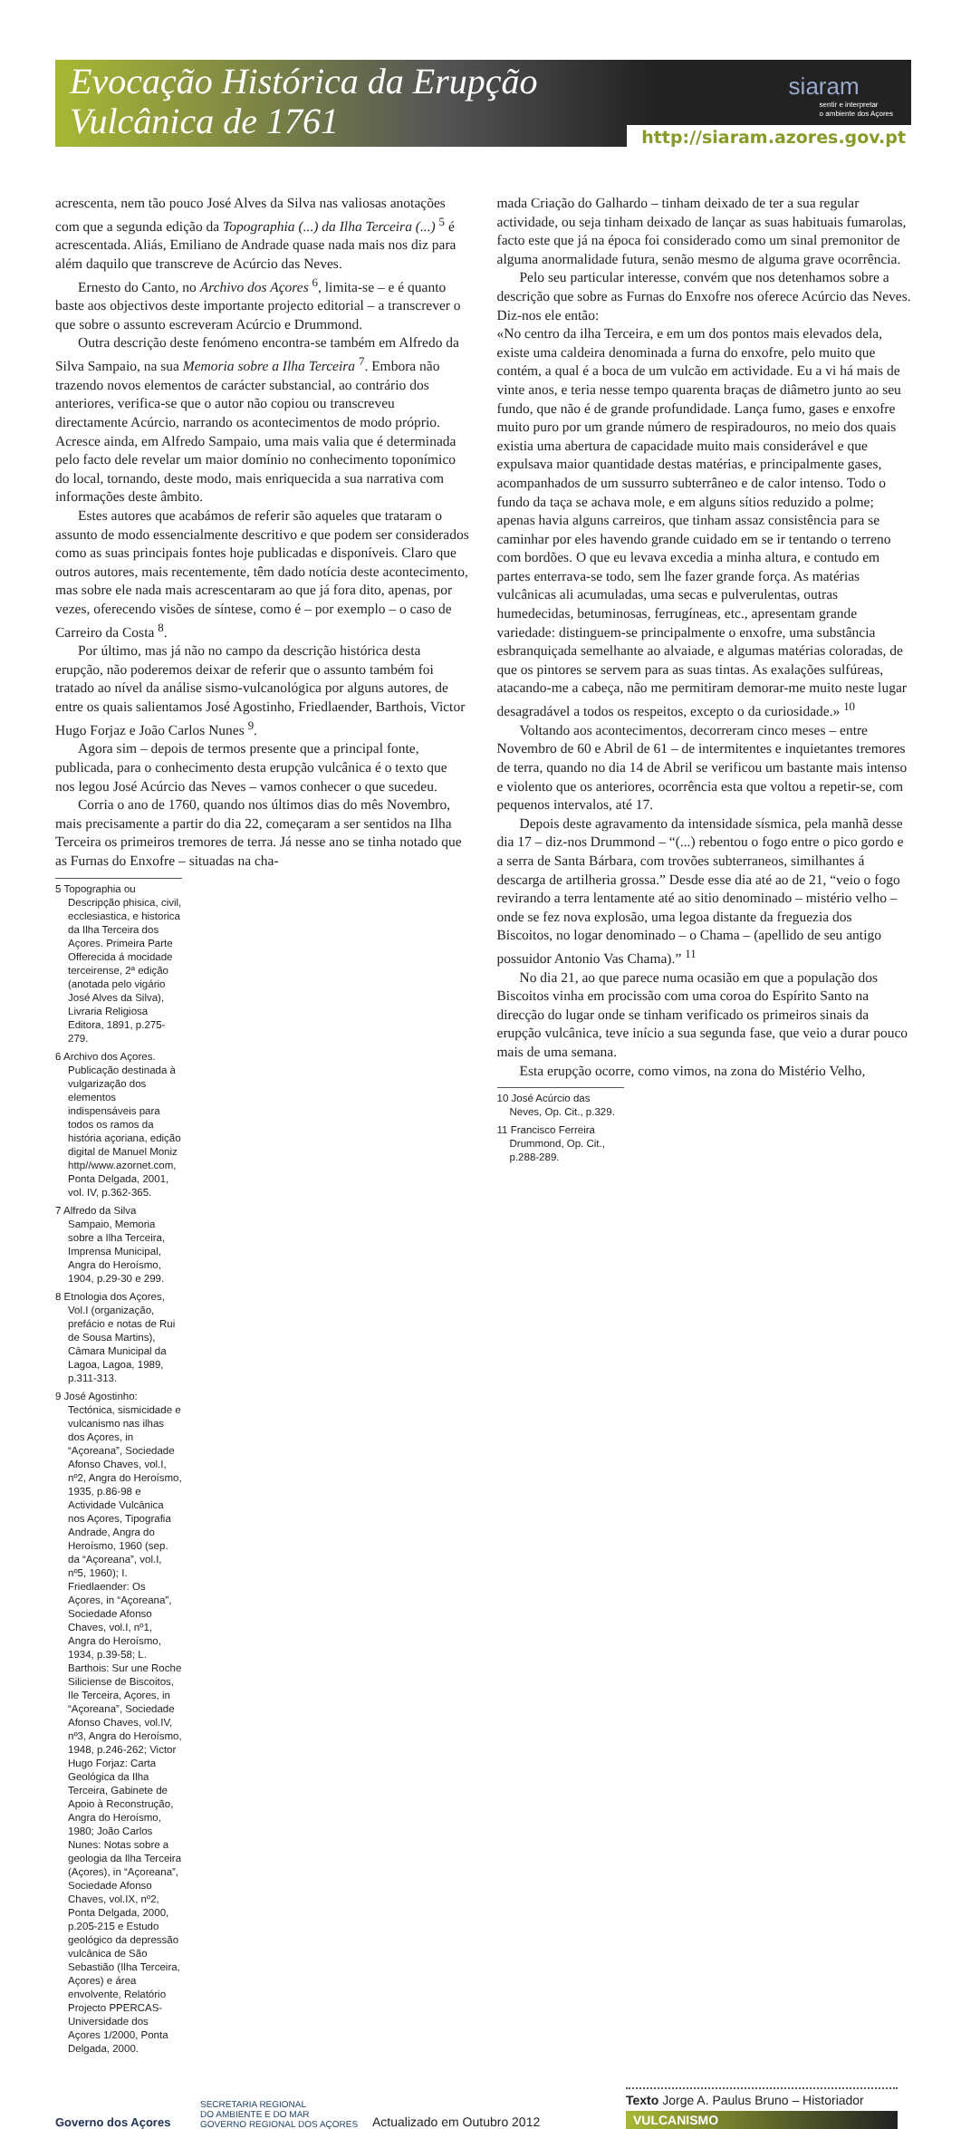Evocação Histórica da Erupção
Vulcânica de 1761
siaram
sentir e interpretar
o ambiente dos Açores
http://siaram.azores.gov.pt
acrescenta, nem tão pouco José Alves da Silva nas valiosas anotações com que a segunda edição da Topographia (...) da Ilha Terceira (...) <sup>5</sup> é acrescentada. Aliás, Emiliano de Andrade quase nada mais nos diz para além daquilo que transcreve de Acúrcio das Neves.
Ernesto do Canto, no Archivo dos Açores <sup>6</sup>, limita-se – e é quanto baste aos objectivos deste importante projecto editorial – a transcrever o que sobre o assunto escreveram Acúrcio e Drummond.
Outra descrição deste fenómeno encontra-se também em Alfredo da Silva Sampaio, na sua Memoria sobre a Ilha Terceira <sup>7</sup>. Embora não trazendo novos elementos de carácter substancial, ao contrário dos anteriores, verifica-se que o autor não copiou ou transcreveu directamente Acúrcio, narrando os acontecimentos de modo próprio. Acresce ainda, em Alfredo Sampaio, uma mais valia que é determinada pelo facto dele revelar um maior domínio no conhecimento toponímico do local, tornando, deste modo, mais enriquecida a sua narrativa com informações deste âmbito.
Estes autores que acabámos de referir são aqueles que trataram o assunto de modo essencialmente descritivo e que podem ser considerados como as suas principais fontes hoje publicadas e disponíveis. Claro que outros autores, mais recentemente, têm dado notícia deste acontecimento, mas sobre ele nada mais acrescentaram ao que já fora dito, apenas, por vezes, oferecendo visões de síntese, como é – por exemplo – o caso de Carreiro da Costa <sup>8</sup>.
Por último, mas já não no campo da descrição histórica desta erupção, não poderemos deixar de referir que o assunto também foi tratado ao nível da análise sismo-vulcanológica por alguns autores, de entre os quais salientamos José Agostinho, Friedlaender, Barthois, Victor Hugo Forjaz e João Carlos Nunes <sup>9</sup>.
Agora sim – depois de termos presente que a principal fonte, publicada, para o conhecimento desta erupção vulcânica é o texto que nos legou José Acúrcio das Neves – vamos conhecer o que sucedeu.
Corria o ano de 1760, quando nos últimos dias do mês Novembro, mais precisamente a partir do dia 22, começaram a ser sentidos na Ilha Terceira os primeiros tremores de terra. Já nesse ano se tinha notado que as Furnas do Enxofre – situadas na cha-
5 Topographia ou Descripção phisica, civil, ecclesiastica, e historica da Ilha Terceira dos Açores. Primeira Parte Offerecida á mocidade terceirense, 2ª edição (anotada pelo vigário José Alves da Silva), Livraria Religiosa Editora, 1891, p.275-279.
6 Archivo dos Açores. Publicação destinada à vulgarização dos elementos indispensáveis para todos os ramos da história açoriana, edição digital de Manuel Moniz http//www.azornet.com, Ponta Delgada, 2001, vol. IV, p.362-365.
7 Alfredo da Silva Sampaio, Memoria sobre a Ilha Terceira, Imprensa Municipal, Angra do Heroísmo, 1904, p.29-30 e 299.
8 Etnologia dos Açores, Vol.I (organização, prefácio e notas de Rui de Sousa Martins), Câmara Municipal da Lagoa, Lagoa, 1989, p.311-313.
9 José Agostinho: Tectónica, sismicidade e vulcanismo nas ilhas dos Açores, in “Açoreana”, Sociedade Afonso Chaves, vol.I, nº2, Angra do Heroísmo, 1935, p.86-98 e Actividade Vulcânica nos Açores, Tipografia Andrade, Angra do Heroísmo, 1960 (sep. da “Açoreana”, vol.I, nº5, 1960); I. Friedlaender: Os Açores, in “Açoreana”, Sociedade Afonso Chaves, vol.I, nº1, Angra do Heroísmo, 1934, p.39-58; L. Barthois: Sur une Roche Siliciense de Biscoitos, Ile Terceira, Açores, in “Açoreana”, Sociedade Afonso Chaves, vol.IV, nº3, Angra do Heroísmo, 1948, p.246-262; Victor Hugo Forjaz: Carta Geológica da Ilha Terceira, Gabinete de Apoio à Reconstrução, Angra do Heroísmo, 1980; João Carlos Nunes: Notas sobre a geologia da Ilha Terceira (Açores), in “Açoreana”, Sociedade Afonso Chaves, vol.IX, nº2, Ponta Delgada, 2000, p.205-215 e Estudo geológico da depressão vulcânica de São Sebastião (Ilha Terceira, Açores) e área envolvente, Relatório Projecto PPERCAS-Universidade dos Açores 1/2000, Ponta Delgada, 2000.
mada Criação do Galhardo – tinham deixado de ter a sua regular actividade, ou seja tinham deixado de lançar as suas habituais fumarolas, facto este que já na época foi considerado como um sinal premonitor de alguma anormalidade futura, senão mesmo de alguma grave ocorrência.
Pelo seu particular interesse, convém que nos detenhamos sobre a descrição que sobre as Furnas do Enxofre nos oferece Acúrcio das Neves. Diz-nos ele então:
«No centro da ilha Terceira, e em um dos pontos mais elevados dela, existe uma caldeira denominada a furna do enxofre, pelo muito que contém, a qual é a boca de um vulcão em actividade. Eu a vi há mais de vinte anos, e teria nesse tempo quarenta braças de diâmetro junto ao seu fundo, que não é de grande profundidade. Lança fumo, gases e enxofre muito puro por um grande número de respiradouros, no meio dos quais existia uma abertura de capacidade muito mais considerável e que expulsava maior quantidade destas matérias, e principalmente gases, acompanhados de um sussurro subterrâneo e de calor intenso. Todo o fundo da taça se achava mole, e em alguns sítios reduzido a polme; apenas havia alguns carreiros, que tinham assaz consistência para se caminhar por eles havendo grande cuidado em se ir tentando o terreno com bordões. O que eu levava excedia a minha altura, e contudo em partes enterrava-se todo, sem lhe fazer grande força. As matérias vulcânicas ali acumuladas, uma secas e pulverulentas, outras humedecidas, betuminosas, ferrugíneas, etc., apresentam grande variedade: distinguem-se principalmente o enxofre, uma substância esbranquiçada semelhante ao alvaiade, e algumas matérias coloradas, de que os pintores se servem para as suas tintas. As exalações sulfúreas, atacando-me a cabeça, não me permitiram demorar-me muito neste lugar desagradável a todos os respeitos, excepto o da curiosidade.» <sup>10</sup>
Voltando aos acontecimentos, decorreram cinco meses – entre Novembro de 60 e Abril de 61 – de intermitentes e inquietantes tremores de terra, quando no dia 14 de Abril se verificou um bastante mais intenso e violento que os anteriores, ocorrência esta que voltou a repetir-se, com pequenos intervalos, até 17.
Depois deste agravamento da intensidade sísmica, pela manhã desse dia 17 – diz-nos Drummond – “(...) rebentou o fogo entre o pico gordo e a serra de Santa Bárbara, com trovões subterraneos, similhantes á descarga de artilheria grossa.” Desde esse dia até ao de 21, “veio o fogo revirando a terra lentamente até ao sitio denominado – mistério velho – onde se fez nova explosão, uma legoa distante da freguezia dos Biscoitos, no logar denominado – o Chama – (apellido de seu antigo possuidor Antonio Vas Chama).” <sup>11</sup>
No dia 21, ao que parece numa ocasião em que a população dos Biscoitos vinha em procissão com uma coroa do Espírito Santo na direcção do lugar onde se tinham verificado os primeiros sinais da erupção vulcânica, teve início a sua segunda fase, que veio a durar pouco mais de uma semana.
Esta erupção ocorre, como vimos, na zona do Mistério Velho,
10 José Acúrcio das Neves, Op. Cit., p.329.
11 Francisco Ferreira Drummond, Op. Cit., p.288-289.
Governo dos Açores
SECRETARIA REGIONAL
DO AMBIENTE E DO MAR
GOVERNO REGIONAL DOS AÇORES
Actualizado em Outubro 2012
Texto Jorge A. Paulus Bruno – Historiador
VULCANISMO